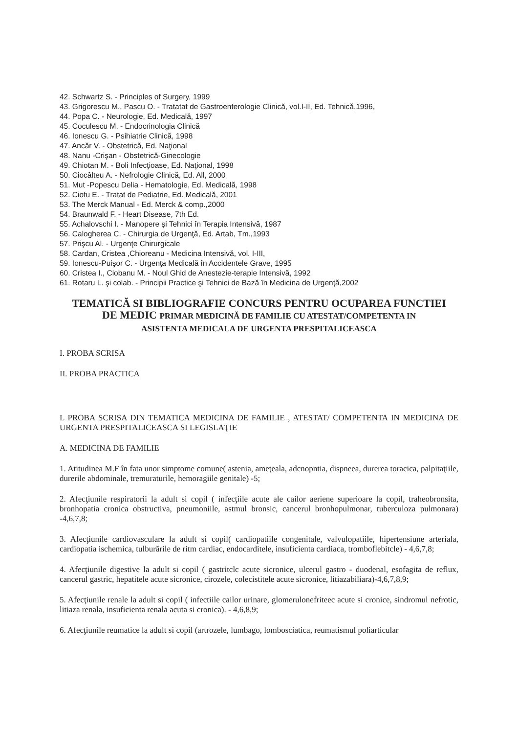42. Schwartz S. - Principles of Surgery, 1999
43. Grigorescu M., Pascu O. - Tratatat de Gastroenterologie Clinică, vol.I-II, Ed. Tehnică,1996,
44. Popa C. - Neurologie, Ed. Medicală, 1997
45. Coculescu M. - Endocrinologia Clinică
46. Ionescu G. - Psihiatrie Clinică, 1998
47. Ancăr V. - Obstetrică, Ed. Naţional
48. Nanu -Crişan - Obstetrică-Ginecologie
49. Chiotan M. - Boli Infecţioase, Ed. Naţional, 1998
50. Ciocâlteu A. - Nefrologie Clinică, Ed. All, 2000
51. Mut -Popescu Delia - Hematologie, Ed. Medicală, 1998
52. Ciofu E. - Tratat de Pediatrie, Ed. Medicală, 2001
53. The Merck Manual - Ed. Merck & comp.,2000
54. Braunwald F. - Heart Disease, 7th Ed.
55. Achalovschi I. - Manopere şi Tehnici în Terapia Intensivă, 1987
56. Calogherea C. - Chirurgia de Urgenţă, Ed. Artab, Tm.,1993
57. Prişcu Al. - Urgenţe Chirurgicale
58. Cardan, Cristea ,Chioreanu - Medicina Intensivă, vol. I-III,
59. Ionescu-Puişor C. - Urgenţa Medicală în Accidentele Grave, 1995
60. Cristea I., Ciobanu M. - Noul Ghid de Anestezie-terapie Intensivă, 1992
61. Rotaru L. şi colab. - Principii Practice şi Tehnici de Bază în Medicina de Urgenţă,2002
TEMATICĂ SI BIBLIOGRAFIE CONCURS PENTRU OCUPAREA FUNCTIEI
DE MEDIC PRIMAR MEDICINĂ DE FAMILIE CU ATESTAT/COMPETENTA IN
ASISTENTA MEDICALA DE URGENTA PRESPITALICEASCA
I. PROBA SCRISA
II. PROBA PRACTICA
L PROBA SCRISA DIN TEMATICA MEDICINA DE FAMILIE , ATESTAT/ COMPETENTA IN MEDICINA DE URGENTA PRESPITALICEASCA SI LEGISLAŢIE
A. MEDICINA DE FAMILIE
1. Atitudinea M.F în fata unor simptome comune( astenia, ameţeala, adcnopntia, dispneea, durerea toracica, palpitaţiile, durerile abdominale, tremuraturile, hemoragiile genitale) -5;
2. Afecţiunile respiratorii la adult si copil ( infecţiile acute ale cailor aeriene superioare la copil, traheobronsita, bronhopatia cronica obstructiva, pneumoniile, astmul bronsic, cancerul bronhopulmonar, tuberculoza pulmonara) -4,6,7,8;
3. Afecţiunile cardiovasculare la adult si copil( cardiopatiile congenitale, valvulopatiile, hipertensiune arteriala, cardiopatia ischemica, tulburările de ritm cardiac, endocarditele, insuficienta cardiaca, tromboflebitcle) - 4,6,7,8;
4. Afecţiunile digestive la adult si copil ( gastritclc acute sicronice, ulcerul gastro - duodenal, esofagita de reflux, cancerul gastric, hepatitele acute sicronice, cirozele, colecistitele acute sicronice, litiazabiliara)-4,6,7,8,9;
5. Afecţiunile renale la adult si copil ( infectiile cailor urinare, glomerulonefriteec acute si cronice, sindromul nefrotic, litiaza renala, insuficienta renala acuta si cronica). - 4,6,8,9;
6. Afecţiunile reumatice la adult si copil (artrozele, lumbago, lombosciatica, reumatismul poliarticular